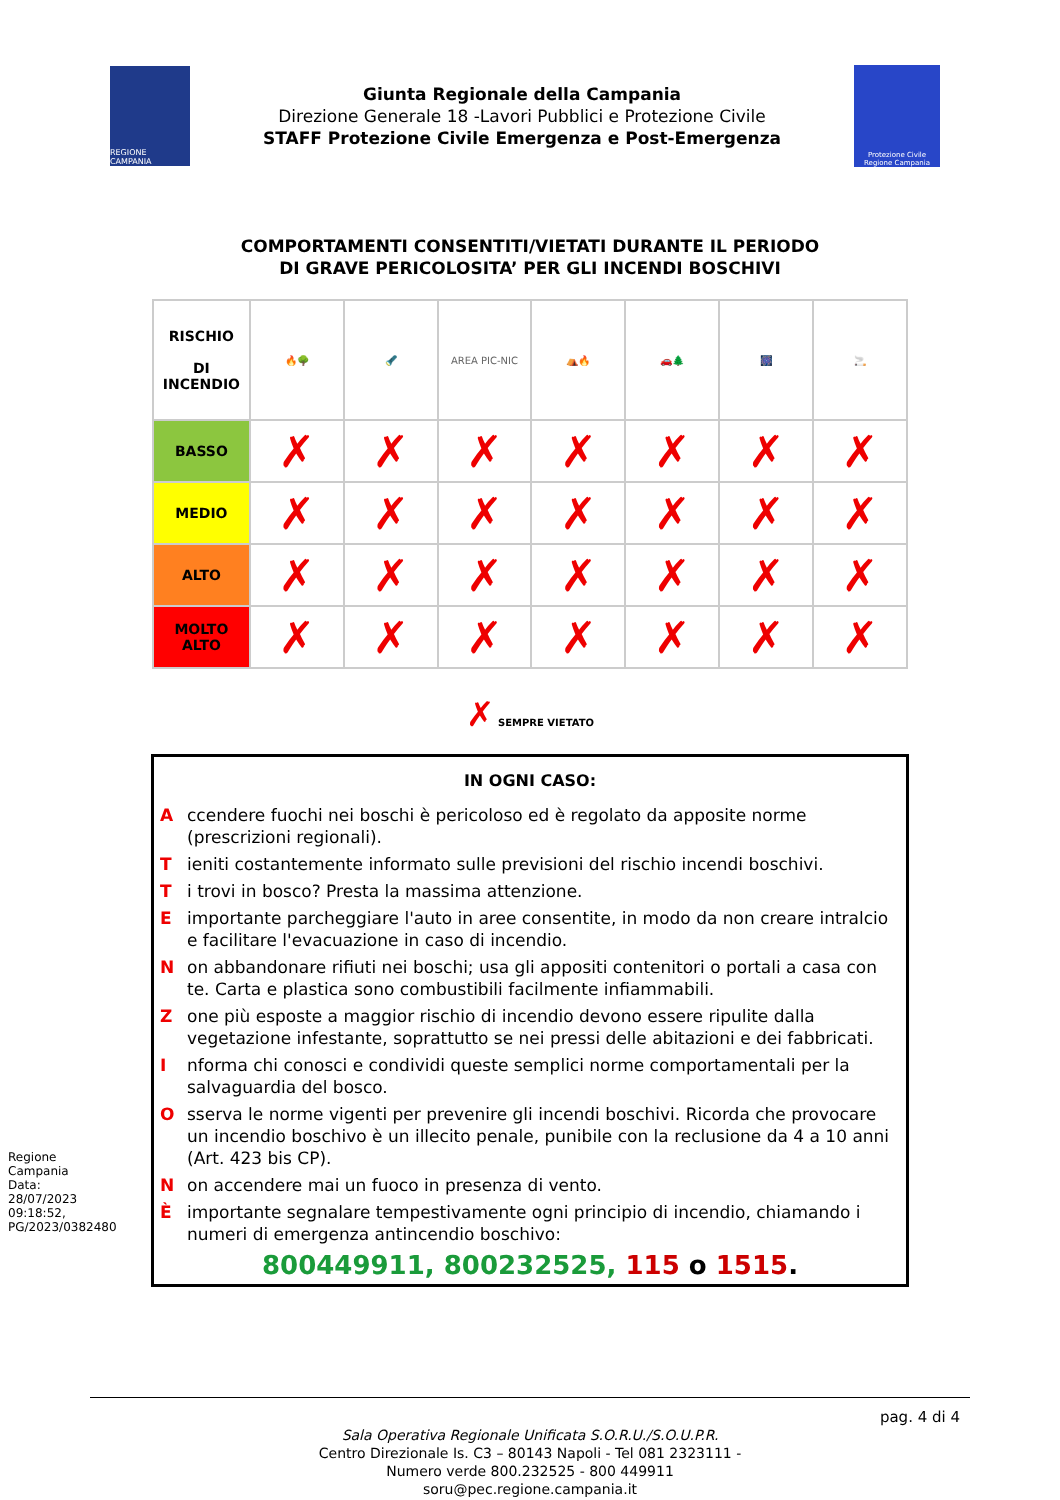REGIONE CAMPANIA
Giunta Regionale della Campania
Direzione Generale 18 -Lavori Pubblici e Protezione Civile
STAFF Protezione Civile Emergenza e Post-Emergenza
Protezione Civile Regione Campania
COMPORTAMENTI CONSENTITI/VIETATI DURANTE IL PERIODO
DI GRAVE PERICOLOSITA’ PER GLI INCENDI BOSCHIVI
| RISCHIO DI INCENDIO | 🔥🌳 | 🔦 | AREA PIC-NIC | ⛺🔥 | 🚗🌲 | 🎆 | 🚬 |
| BASSO | ✗ | ✗ | ✗ | ✗ | ✗ | ✗ | ✗ |
| MEDIO | ✗ | ✗ | ✗ | ✗ | ✗ | ✗ | ✗ |
| ALTO | ✗ | ✗ | ✗ | ✗ | ✗ | ✗ | ✗ |
| MOLTO ALTO | ✗ | ✗ | ✗ | ✗ | ✗ | ✗ | ✗ |
✗ SEMPRE VIETATO
IN OGNI CASO:
Accendere fuochi nei boschi è pericoloso ed è regolato da apposite norme (prescrizioni regionali).
Tieniti costantemente informato sulle previsioni del rischio incendi boschivi.
Ti trovi in bosco? Presta la massima attenzione.
Eimportante parcheggiare l'auto in aree consentite, in modo da non creare intralcio e facilitare l'evacuazione in caso di incendio.
Non abbandonare rifiuti nei boschi; usa gli appositi contenitori o portali a casa con te. Carta e plastica sono combustibili facilmente infiammabili.
Zone più esposte a maggior rischio di incendio devono essere ripulite dalla vegetazione infestante, soprattutto se nei pressi delle abitazioni e dei fabbricati.
Informa chi conosci e condividi queste semplici norme comportamentali per la salvaguardia del bosco.
Osserva le norme vigenti per prevenire gli incendi boschivi. Ricorda che provocare un incendio boschivo è un illecito penale, punibile con la reclusione da 4 a 10 anni (Art. 423 bis CP).
Non accendere mai un fuoco in presenza di vento.
Èimportante segnalare tempestivamente ogni principio di incendio, chiamando i numeri di emergenza antincendio boschivo:
800449911, 800232525, 115 o 1515.
pag. 4 di 4
Sala Operativa Regionale Unificata S.O.R.U./S.O.U.P.R.
Centro Direzionale Is. C3 – 80143 Napoli - Tel 081 2323111 -
Numero verde 800.232525 - 800 449911
soru@pec.regione.campania.it
Regione Campania Data: 28/07/2023 09:18:52, PG/2023/0382480